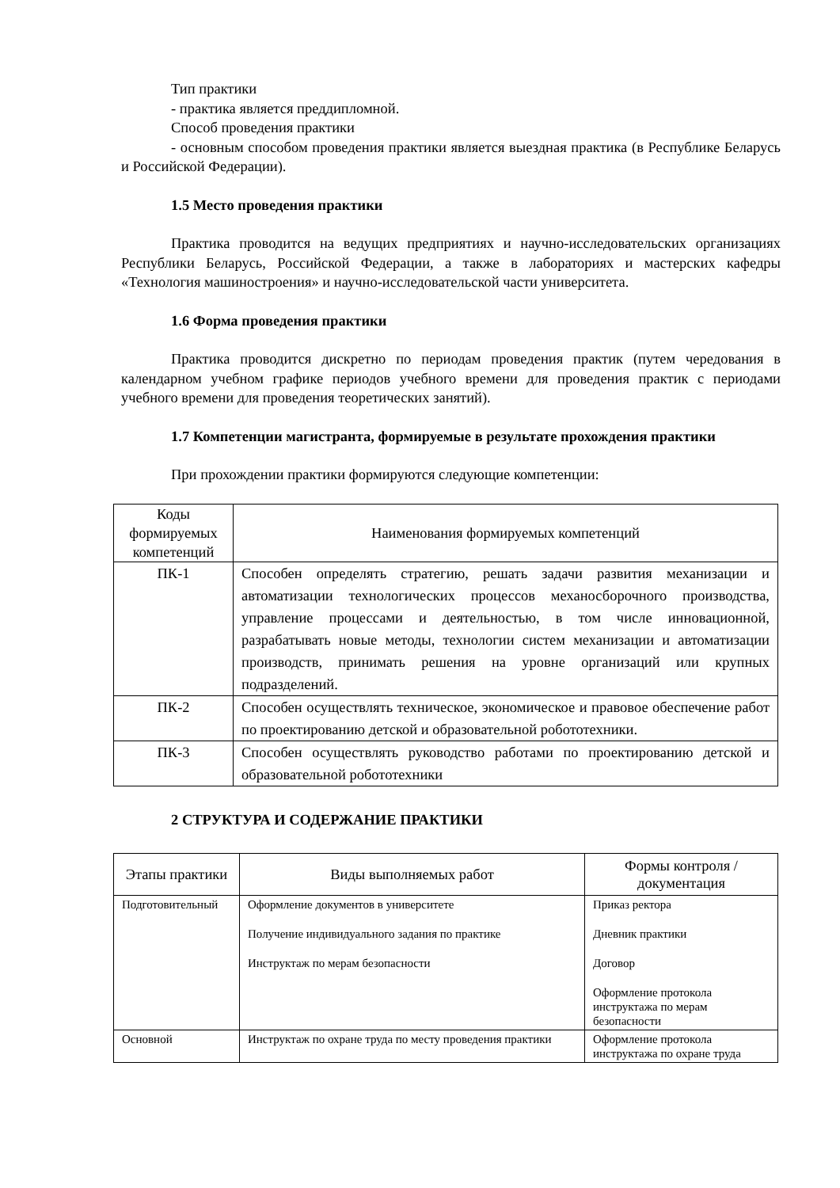Тип практики
- практика является преддипломной.
Способ проведения практики
- основным способом проведения практики является выездная практика (в Республике Беларусь и Российской Федерации).
1.5 Место проведения практики
Практика проводится на ведущих предприятиях и научно-исследовательских организациях Республики Беларусь, Российской Федерации, а также в лабораториях и мастерских кафедры «Технология машиностроения» и научно-исследовательской части университета.
1.6 Форма проведения практики
Практика проводится дискретно по периодам проведения практик (путем чередования в календарном учебном графике периодов учебного времени для проведения практик с периодами учебного времени для проведения теоретических занятий).
1.7 Компетенции магистранта, формируемые в результате прохождения практики
При прохождении практики формируются следующие компетенции:
| Коды формируемых компетенций | Наименования формируемых компетенций |
| --- | --- |
| ПК-1 | Способен определять стратегию, решать задачи развития механизации и автоматизации технологических процессов механосборочного производства, управление процессами и деятельностью, в том числе инновационной, разрабатывать новые методы, технологии систем механизации и автоматизации производств, принимать решения на уровне организаций или крупных подразделений. |
| ПК-2 | Способен осуществлять техническое, экономическое и правовое обеспечение работ по проектированию детской и образовательной робототехники. |
| ПК-3 | Способен осуществлять руководство работами по проектированию детской и образовательной робототехники |
2 СТРУКТУРА И СОДЕРЖАНИЕ ПРАКТИКИ
| Этапы практики | Виды выполняемых работ | Формы контроля / документация |
| --- | --- | --- |
| Подготовительный | Оформление документов в университете Получение индивидуального задания по практике Инструктаж по мерам безопасности | Приказ ректора Дневник практики Договор Оформление протокола инструктажа по мерам безопасности |
| Основной | Инструктаж по охране труда по месту проведения практики | Оформление протокола инструктажа по охране труда |